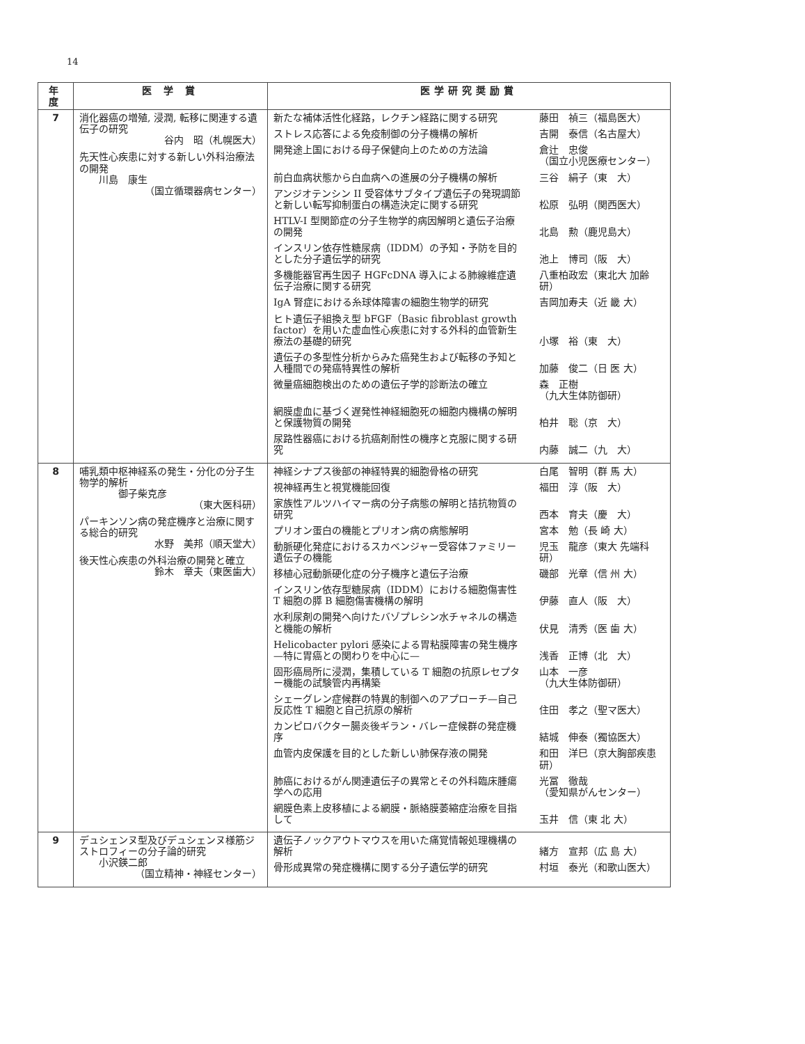14
| 年度 | 医 学 賞 | 医学研究奨励賞 |
| --- | --- | --- |
| 7 | 消化器癌の増殖, 浸潤, 転移に関連する遺伝子の研究 谷内 昭（札幌医大） 先天性心疾患に対する新しい外科治療法の開発 川島 康生 （国立循環器病センター） | 新たな補体活性化経路，レクチン経路に関する研究 藤田 禎三（福島医大） ストレス応答による免疫制御の分子機構の解析 吉開 泰信（名古屋大） 開発途上国における母子保健向上のための方法論 倉辻 忠俊 （国立小児医療センター） 前白血病状態から白血病への進展の分子機構の解析 三谷 絹子（東 大） アンジオテンシン II 受容体サブタイプ遺伝子の発現調節と新しい転写抑制蛋白の構造決定に関する研究 松原 弘明（関西医大） HTLV-I 型関節症の分子生物学的病因解明と遺伝子治療の開発 北島 勲（鹿児島大） インスリン依存性糖尿病（IDDM）の予知・予防を目的とした分子遺伝学的研究 池上 博司（阪 大） 多機能器官再生因子 HGFcDNA 導入による肺線維症遺伝子治療に関する研究 八重柏政宏（東北大 加齢研） IgA 腎症における糸球体障害の細胞生物学的研究 吉岡加寿夫（近 畿 大） ヒト遺伝子組換え型 bFGF（Basic fibroblast growth factor）を用いた虚血性心疾患に対する外科的血管新生療法の基礎的研究 小塚 裕（東 大） 遺伝子の多型性分析からみた癌発生および転移の予知と人種間での発癌特異性の解析 加藤 俊二（日 医 大） 微量癌細胞検出のための遺伝子学的診断法の確立 森 正樹 （九大生体防御研） 網膜虚血に基づく遅発性神経細胞死の細胞内機構の解明と保護物質の開発 柏井 聡（京 大） 尿路性器癌における抗癌剤耐性の機序と克服に関する研究 内藤 誠二（九 大） |
| 8 | 哺乳類中枢神経系の発生・分化の分子生物学的解析 御子柴克彦 （東大医科研） パーキンソン病の発症機序と治療に関する総合的研究 水野 美邦（順天堂大） 後天性心疾患の外科治療の開発と確立 鈴木 章夫（東医歯大） | 神経シナプス後部の神経特異的細胞骨格の研究 白尾 智明（群 馬 大） 視神経再生と視覚機能回復 福田 淳（阪 大） 家族性アルツハイマー病の分子病態の解明と拮抗物質の研究 西本 育夫（慶 大） プリオン蛋白の機能とプリオン病の病態解明 宮本 勉（長 崎 大） 動脈硬化発症におけるスカベンジャー受容体ファミリー遺伝子の機能 児玉 龍彦（東大 先端科研） 移植心冠動脈硬化症の分子機序と遺伝子治療 磯部 光章（信 州 大） インスリン依存型糖尿病（IDDM）における細胞傷害性 T 細胞の膵 B 細胞傷害機構の解明 伊藤 直人（阪 大） 水利尿剤の開発へ向けたバゾプレシン水チャネルの構造と機能の解析 伏見 清秀（医 歯 大） Helicobacter pylori 感染による胃粘膜障害の発生機序—特に胃癌との関わりを中心に— 浅香 正博（北 大） 固形癌局所に浸潤，集積している T 細胞の抗原レセプター機能の試験管内再構築 山本 一彦 （九大生体防御研） シェーグレン症候群の特異的制御へのアプローチ—自己反応性 T 細胞と自己抗原の解析 住田 孝之（聖マ医大） カンピロバクター腸炎後ギラン・バレー症候群の発症機序 結城 伸泰（獨協医大） 血管内皮保護を目的とした新しい肺保存液の開発 和田 洋巳（京大胸部疾患研） 肺癌におけるがん関連遺伝子の異常とその外科臨床腫瘍学への応用 光冨 徹哉 （愛知県がんセンター） 網膜色素上皮移植による網膜・脈絡膜萎縮症治療を目指して 玉井 信（東 北 大） |
| 9 | デュシェンヌ型及びデュシェンヌ様筋ジストロフィーの分子論的研究 小沢鍈二郎 （国立精神・神経センター） | 遺伝子ノックアウトマウスを用いた痛覚情報処理機構の解析 緒方 宣邦（広 島 大） 骨形成異常の発症機構に関する分子遺伝学的研究 村垣 泰光（和歌山医大） |